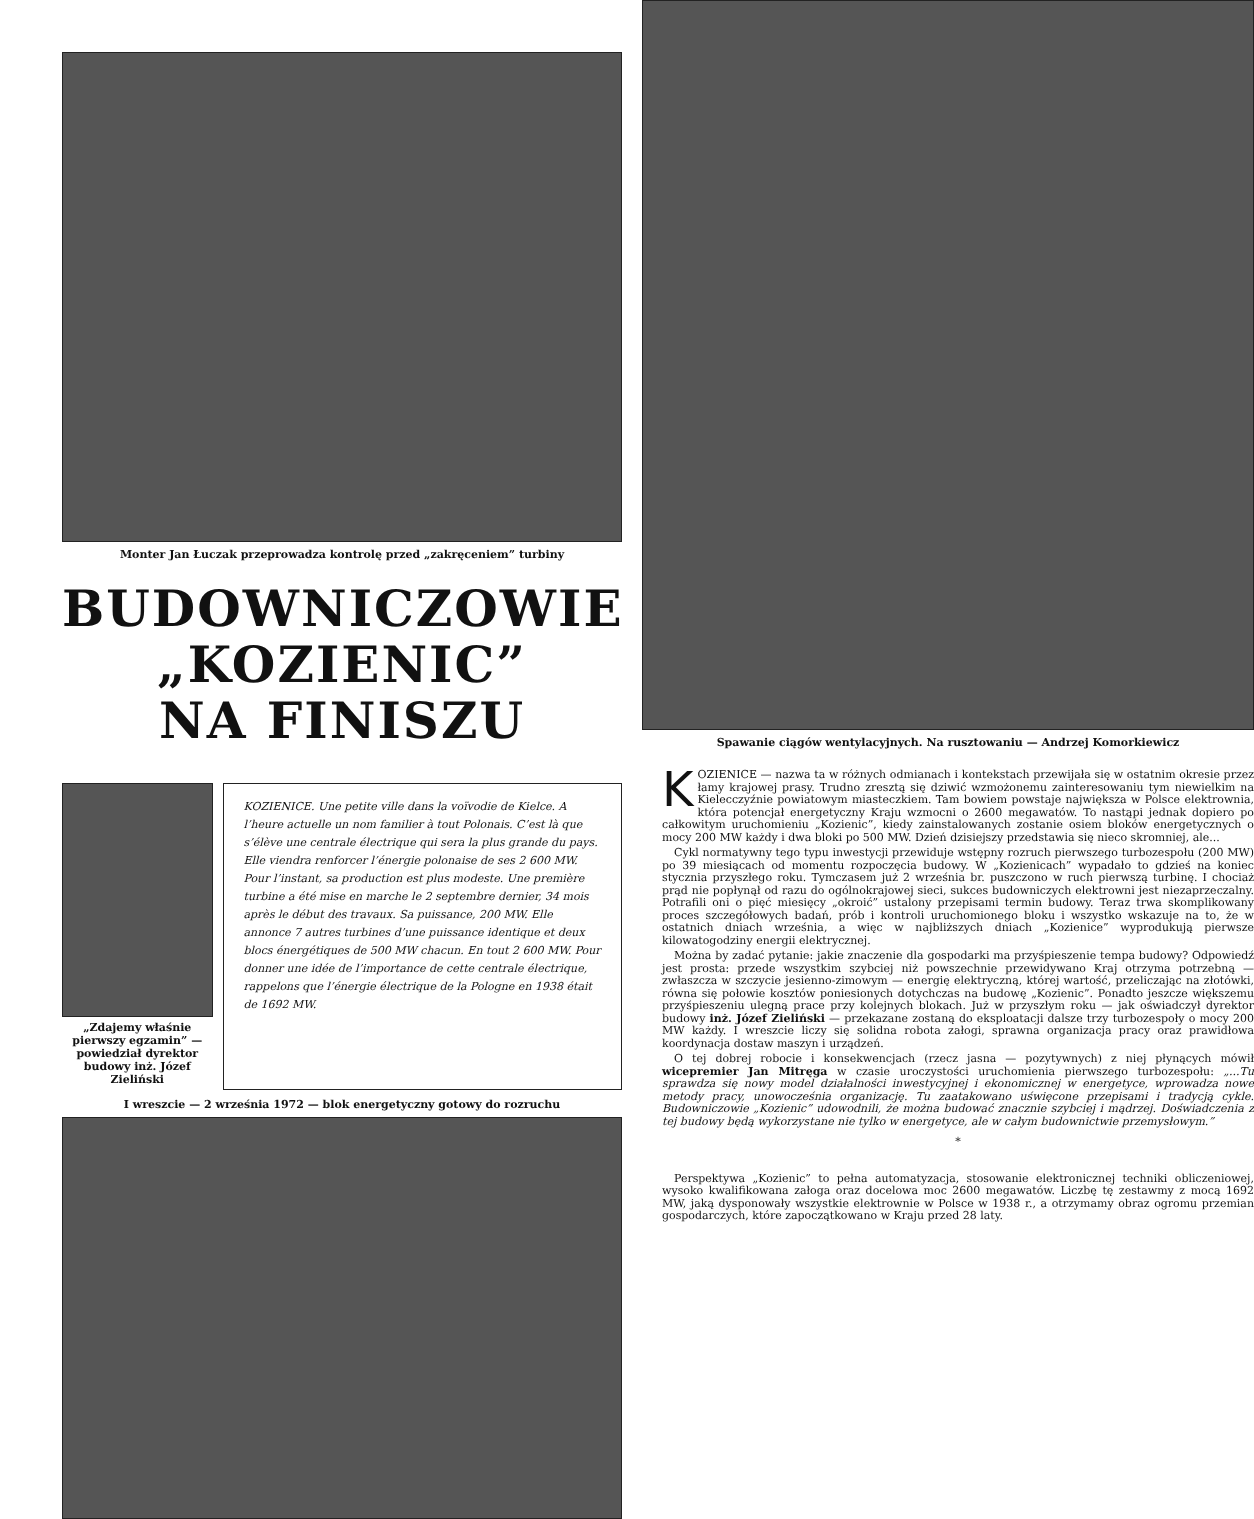Monter Jan Łuczak przeprowadza kontrolę przed „zakręceniem” turbiny
BUDOWNICZOWIE
„KOZIENIC”
NA FINISZU
„Zdajemy właśnie pierwszy egzamin” — powiedział dyrektor budowy inż. Józef Zieliński
KOZIENICE. Une petite ville dans la voïvodie de Kielce. A l’heure actuelle un nom familier à tout Polonais. C’est là que s’élève une centrale électrique qui sera la plus grande du pays. Elle viendra renforcer l’énergie polonaise de ses 2 600 MW. Pour l’instant, sa production est plus modeste. Une première turbine a été mise en marche le 2 septembre dernier, 34 mois après le début des travaux. Sa puissance, 200 MW. Elle annonce 7 autres turbines d’une puissance identique et deux blocs énergétiques de 500 MW chacun. En tout 2 600 MW. Pour donner une idée de l’importance de cette centrale électrique, rappelons que l’énergie électrique de la Pologne en 1938 était de 1692 MW.
I wreszcie — 2 września 1972 — blok energetyczny gotowy do rozruchu
Spawanie ciągów wentylacyjnych. Na rusztowaniu — Andrzej Komorkiewicz
KOZIENICE — nazwa ta w różnych odmianach i kontekstach przewijała się w ostatnim okresie przez łamy krajowej prasy. Trudno zresztą się dziwić wzmożonemu zainteresowaniu tym niewielkim na Kielecczyźnie powiatowym miasteczkiem. Tam bowiem powstaje największa w Polsce elektrownia, która potencjał energetyczny Kraju wzmocni o 2600 megawatów. To nastąpi jednak dopiero po całkowitym uruchomieniu „Kozienic”, kiedy zainstalowanych zostanie osiem bloków energetycznych o mocy 200 MW każdy i dwa bloki po 500 MW. Dzień dzisiejszy przedstawia się nieco skromniej, ale...
Cykl normatywny tego typu inwestycji przewiduje wstępny rozruch pierwszego turbozespołu (200 MW) po 39 miesiącach od momentu rozpoczęcia budowy. W „Kozienicach” wypadało to gdzieś na koniec stycznia przyszłego roku. Tymczasem już 2 września br. puszczono w ruch pierwszą turbinę. I chociaż prąd nie popłynął od razu do ogólnokrajowej sieci, sukces budowniczych elektrowni jest niezaprzeczalny. Potrafili oni o pięć miesięcy „okroić” ustalony przepisami termin budowy. Teraz trwa skomplikowany proces szczegółowych badań, prób i kontroli uruchomionego bloku i wszystko wskazuje na to, że w ostatnich dniach września, a więc w najbliższych dniach „Kozienice” wyprodukują pierwsze kilowatogodziny energii elektrycznej.
Można by zadać pytanie: jakie znaczenie dla gospodarki ma przyśpieszenie tempa budowy? Odpowiedź jest prosta: przede wszystkim szybciej niż powszechnie przewidywano Kraj otrzyma potrzebną — zwłaszcza w szczycie jesienno-zimowym — energię elektryczną, której wartość, przeliczając na złotówki, równa się połowie kosztów poniesionych dotychczas na budowę „Kozienic”. Ponadto jeszcze większemu przyśpieszeniu ulegną prace przy kolejnych blokach. Już w przyszłym roku — jak oświadczył dyrektor budowy inż. Józef Zieliński — przekazane zostaną do eksploatacji dalsze trzy turbozespoły o mocy 200 MW każdy. I wreszcie liczy się solidna robota załogi, sprawna organizacja pracy oraz prawidłowa koordynacja dostaw maszyn i urządzeń.
O tej dobrej robocie i konsekwencjach (rzecz jasna — pozytywnych) z niej płynących mówił wicepremier Jan Mitręga w czasie uroczystości uruchomienia pierwszego turbozespołu: „...Tu sprawdza się nowy model działalności inwestycyjnej i ekonomicznej w energetyce, wprowadza nowe metody pracy, unowocześnia organizację. Tu zaatakowano uświęcone przepisami i tradycją cykle. Budowniczowie „Kozienic” udowodnili, że można budować znacznie szybciej i mądrzej. Doświadczenia z tej budowy będą wykorzystane nie tylko w energetyce, ale w całym budownictwie przemysłowym.”
*
Perspektywa „Kozienic” to pełna automatyzacja, stosowanie elektronicznej techniki obliczeniowej, wysoko kwalifikowana załoga oraz docelowa moc 2600 megawatów. Liczbę tę zestawmy z mocą 1692 MW, jaką dysponowały wszystkie elektrownie w Polsce w 1938 r., a otrzymamy obraz ogromu przemian gospodarczych, które zapoczątkowano w Kraju przed 28 laty.